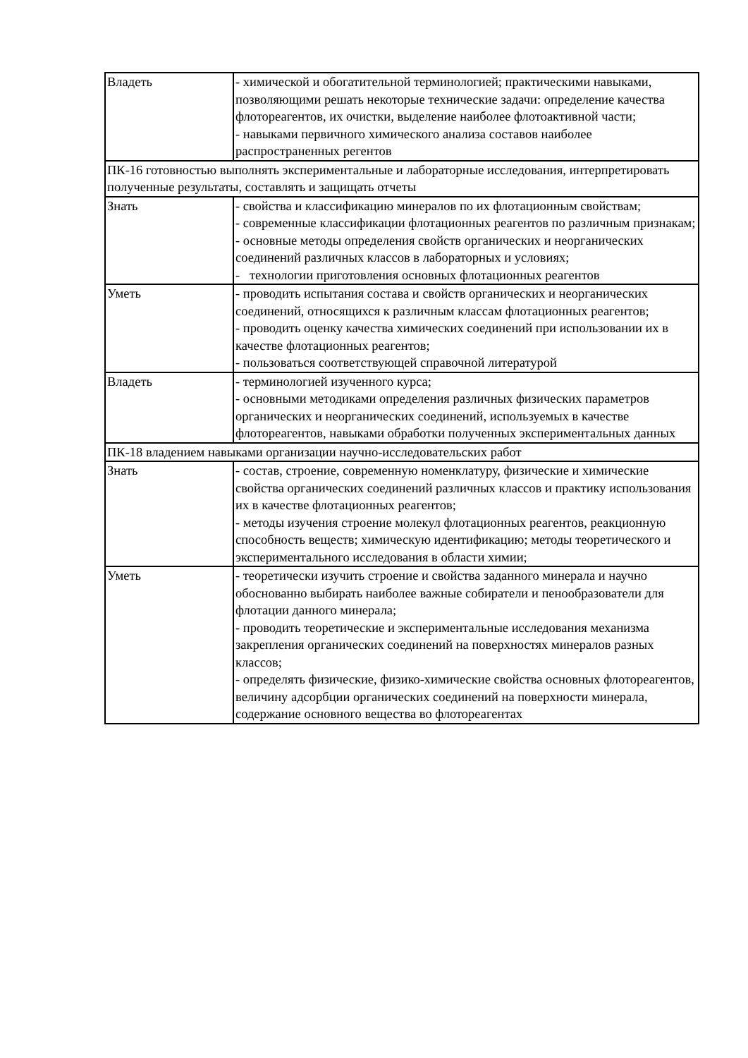| Владеть | - химической и обогатительной терминологией; практическими навыками, позволяющими решать некоторые технические задачи: определение качества флотореагентов, их очистки, выделение наиболее флотоактивной части; - навыками первичного химического анализа составов наиболее распространенных регентов |
| ПК-16 готовностью выполнять экспериментальные и лабораторные исследования, интерпретировать полученные результаты, составлять и защищать отчеты | |
| Знать | - свойства и классификацию минералов по их флотационным свойствам; - современные классификации флотационных реагентов по различным признакам; - основные методы определения свойств органических и неорганических соединений различных классов в лабораторных и условиях; - технологии приготовления основных флотационных реагентов |
| Уметь | - проводить испытания состава и свойств органических и неорганических соединений, относящихся к различным классам флотационных реагентов; - проводить оценку качества химических соединений при использовании их в качестве флотационных реагентов; - пользоваться соответствующей справочной литературой |
| Владеть | - терминологией изученного курса; - основными методиками определения различных физических параметров органических и неорганических соединений, используемых в качестве флотореагентов, навыками обработки полученных экспериментальных данных |
| ПК-18 владением навыками организации научно-исследовательских работ | |
| Знать | - состав, строение, современную номенклатуру, физические и химические свойства органических соединений различных классов и практику использования их в качестве флотационных реагентов; - методы изучения строение молекул флотационных реагентов, реакционную способность веществ; химическую идентификацию; методы теоретического и экспериментального исследования в области химии; |
| Уметь | - теоретически изучить строение и свойства заданного минерала и научно обоснованно выбирать наиболее важные собиратели и пенообразователи для флотации данного минерала; - проводить теоретические и экспериментальные исследования механизма закрепления органических соединений на поверхностях минералов разных классов; - определять физические, физико-химические свойства основных флотореагентов, величину адсорбции органических соединений на поверхности минерала, содержание основного вещества во флотореагентах |